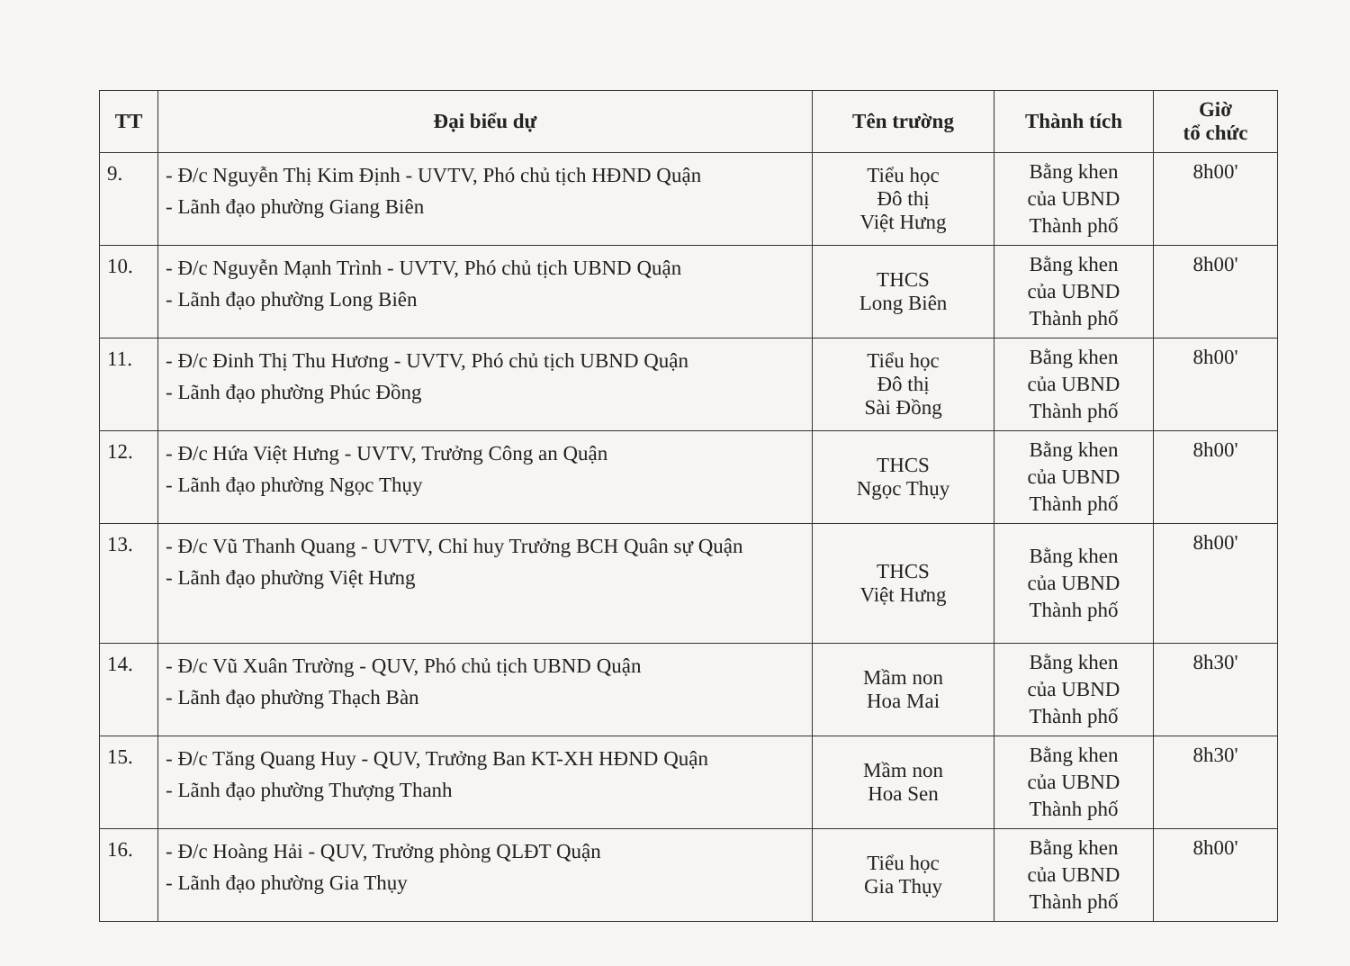| TT | Đại biểu dự | Tên trường | Thành tích | Giờ tổ chức |
| --- | --- | --- | --- | --- |
| 9. | - Đ/c Nguyễn Thị Kim Định - UVTV, Phó chủ tịch HĐND Quận - Lãnh đạo phường Giang Biên | Tiểu học Đô thị Việt Hưng | Bằng khen của UBND Thành phố | 8h00' |
| 10. | - Đ/c Nguyễn Mạnh Trình - UVTV, Phó chủ tịch UBND Quận - Lãnh đạo phường Long Biên | THCS Long Biên | Bằng khen của UBND Thành phố | 8h00' |
| 11. | - Đ/c Đinh Thị Thu Hương - UVTV, Phó chủ tịch UBND Quận - Lãnh đạo phường Phúc Đồng | Tiểu học Đô thị Sài Đồng | Bằng khen của UBND Thành phố | 8h00' |
| 12. | - Đ/c Hứa Việt Hưng - UVTV, Trưởng Công an Quận - Lãnh đạo phường Ngọc Thụy | THCS Ngọc Thụy | Bằng khen của UBND Thành phố | 8h00' |
| 13. | - Đ/c Vũ Thanh Quang - UVTV, Chỉ huy Trưởng BCH Quân sự Quận - Lãnh đạo phường Việt Hưng | THCS Việt Hưng | Bằng khen của UBND Thành phố | 8h00' |
| 14. | - Đ/c Vũ Xuân Trường - QUV, Phó chủ tịch UBND Quận - Lãnh đạo phường Thạch Bàn | Mầm non Hoa Mai | Bằng khen của UBND Thành phố | 8h30' |
| 15. | - Đ/c Tăng Quang Huy - QUV, Trưởng Ban KT-XH HĐND Quận - Lãnh đạo phường Thượng Thanh | Mầm non Hoa Sen | Bằng khen của UBND Thành phố | 8h30' |
| 16. | - Đ/c Hoàng Hải - QUV, Trưởng phòng QLĐT Quận - Lãnh đạo phường Gia Thụy | Tiểu học Gia Thụy | Bằng khen của UBND Thành phố | 8h00' |